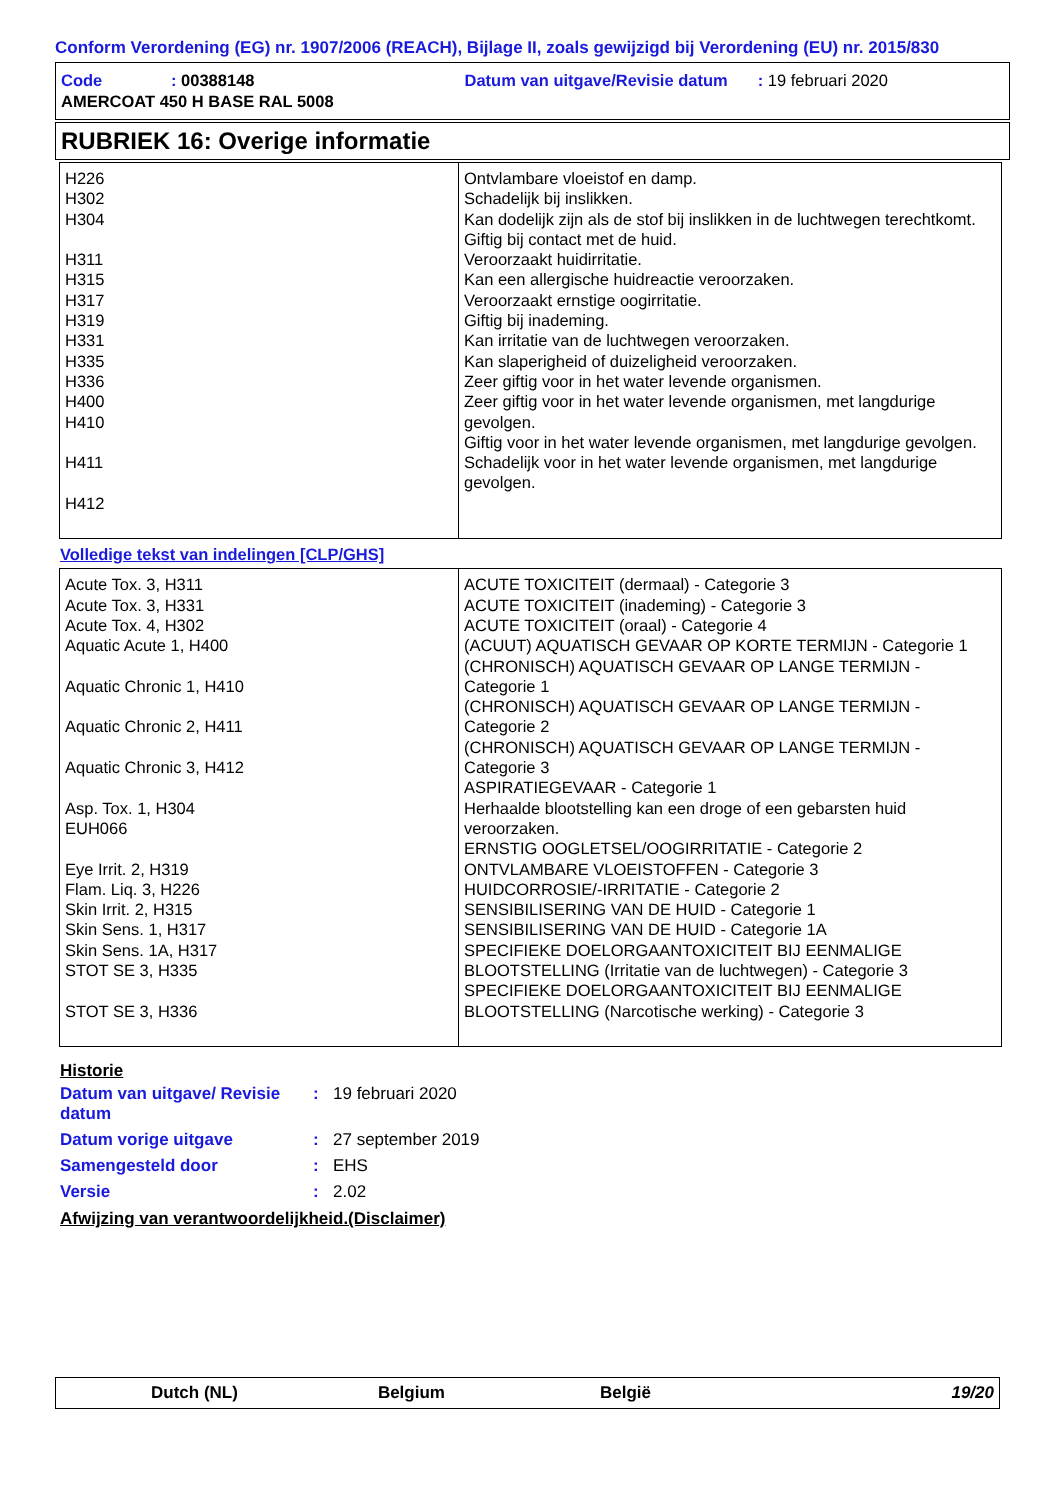Conform Verordening (EG) nr. 1907/2006 (REACH), Bijlage II, zoals gewijzigd bij Verordening (EU) nr. 2015/830
Code: 00388148 Datum van uitgave/Revisie datum: 19 februari 2020
AMERCOAT 450 H BASE RAL 5008
RUBRIEK 16: Overige informatie
| H226 H302 H304 H311 H315 H317 H319 H331 H335 H336 H400 H410 H411 H412 | Ontvlambare vloeistof en damp. Schadelijk bij inslikken. Kan dodelijk zijn als de stof bij inslikken in de luchtwegen terechtkomt. Giftig bij contact met de huid. Veroorzaakt huidirritatie. Kan een allergische huidreactie veroorzaken. Veroorzaakt ernstige oogirritatie. Giftig bij inademing. Kan irritatie van de luchtwegen veroorzaken. Kan slaperigheid of duizeligheid veroorzaken. Zeer giftig voor in het water levende organismen. Zeer giftig voor in het water levende organismen, met langdurige gevolgen. Giftig voor in het water levende organismen, met langdurige gevolgen. Schadelijk voor in het water levende organismen, met langdurige gevolgen. |
Volledige tekst van indelingen [CLP/GHS]
| Acute Tox. 3, H311 Acute Tox. 3, H331 Acute Tox. 4, H302 Aquatic Acute 1, H400 Aquatic Chronic 1, H410 Aquatic Chronic 2, H411 Aquatic Chronic 3, H412 Asp. Tox. 1, H304 EUH066 Eye Irrit. 2, H319 Flam. Liq. 3, H226 Skin Irrit. 2, H315 Skin Sens. 1, H317 Skin Sens. 1A, H317 STOT SE 3, H335 STOT SE 3, H336 | ACUTE TOXICITEIT (dermaal) - Categorie 3 ACUTE TOXICITEIT (inademing) - Categorie 3 ACUTE TOXICITEIT (oraal) - Categorie 4 (ACUUT) AQUATISCH GEVAAR OP KORTE TERMIJN - Categorie 1 (CHRONISCH) AQUATISCH GEVAAR OP LANGE TERMIJN - Categorie 1 (CHRONISCH) AQUATISCH GEVAAR OP LANGE TERMIJN - Categorie 2 (CHRONISCH) AQUATISCH GEVAAR OP LANGE TERMIJN - Categorie 3 ASPIRATIEGEVAAR - Categorie 1 Herhaalde blootstelling kan een droge of een gebarsten huid veroorzaken. ERNSTIG OOGLETSEL/OOGIRRITATIE - Categorie 2 ONTVLAMBARE VLOEISTOFFEN - Categorie 3 HUIDCORROSIE/-IRRITATIE - Categorie 2 SENSIBILISERING VAN DE HUID - Categorie 1 SENSIBILISERING VAN DE HUID - Categorie 1A SPECIFIEKE DOELORGAANTOXICITEIT BIJ EENMALIGE BLOOTSTELLING (Irritatie van de luchtwegen) - Categorie 3 SPECIFIEKE DOELORGAANTOXICITEIT BIJ EENMALIGE BLOOTSTELLING (Narcotische werking) - Categorie 3 |
Historie
| Datum van uitgave/ Revisie datum | : | 19 februari 2020 |
| Datum vorige uitgave | : | 27 september 2019 |
| Samengesteld door | : | EHS |
| Versie | : | 2.02 |
Afwijzing van verantwoordelijkheid.(Disclaimer)
Dutch (NL) Belgium België 19/20